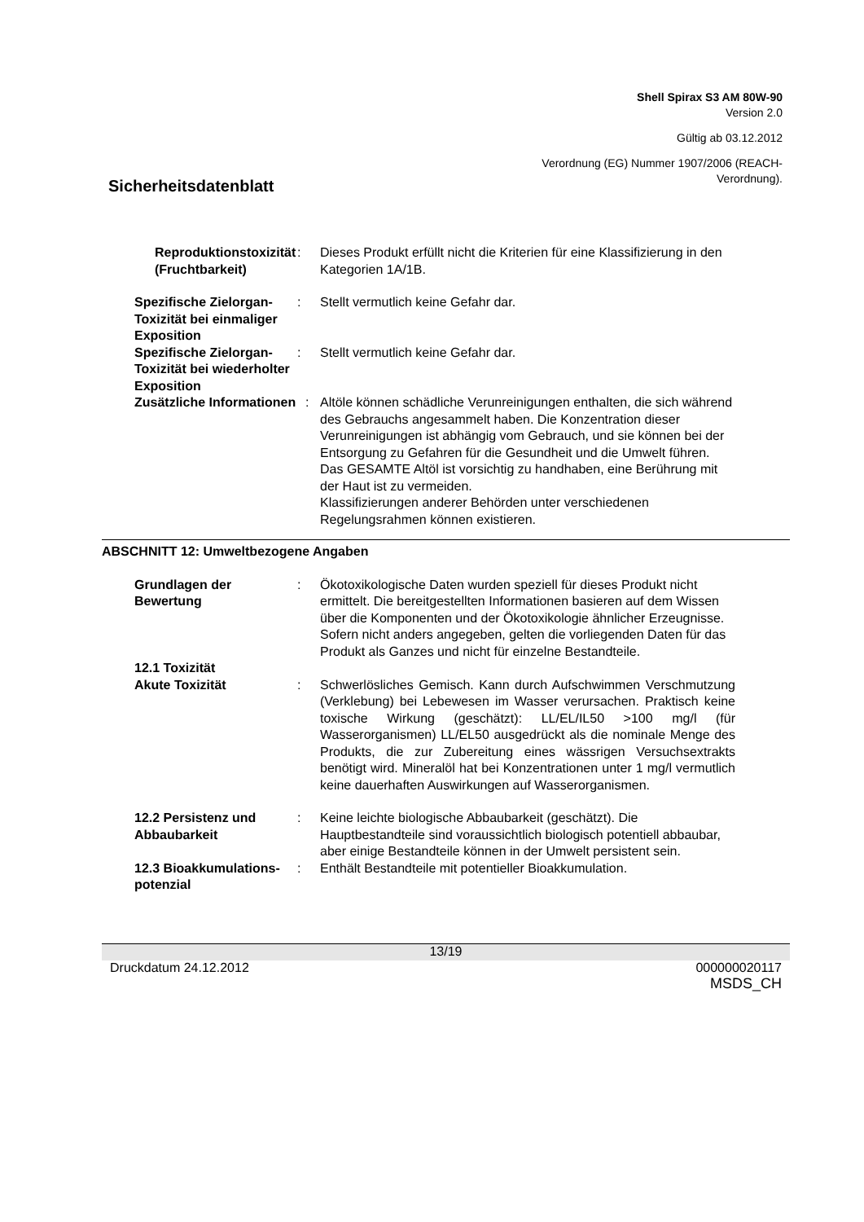Shell Spirax S3 AM 80W-90
Version 2.0
Gültig ab 03.12.2012
Verordnung (EG) Nummer 1907/2006 (REACH-
Verordnung).
Sicherheitsdatenblatt
Reproduktionstoxizität (Fruchtbarkeit)
: Dieses Produkt erfüllt nicht die Kriterien für eine Klassifizierung in den Kategorien 1A/1B.
Spezifische Zielorgan-Toxizität bei einmaliger Exposition
: Stellt vermutlich keine Gefahr dar.
Spezifische Zielorgan-Toxizität bei wiederholter Exposition
: Stellt vermutlich keine Gefahr dar.
Zusätzliche Informationen : Altöle können schädliche Verunreinigungen enthalten, die sich während des Gebrauchs angesammelt haben. Die Konzentration dieser Verunreinigungen ist abhängig vom Gebrauch, und sie können bei der Entsorgung zu Gefahren für die Gesundheit und die Umwelt führen. Das GESAMTE Altöl ist vorsichtig zu handhaben, eine Berührung mit der Haut ist zu vermeiden.
Klassifizierungen anderer Behörden unter verschiedenen Regelungsrahmen können existieren.
ABSCHNITT 12: Umweltbezogene Angaben
Grundlagen der Bewertung : Ökotoxikologische Daten wurden speziell für dieses Produkt nicht ermittelt. Die bereitgestellten Informationen basieren auf dem Wissen über die Komponenten und der Ökotoxikologie ähnlicher Erzeugnisse. Sofern nicht anders angegeben, gelten die vorliegenden Daten für das Produkt als Ganzes und nicht für einzelne Bestandteile.
12.1 Toxizität
Akute Toxizität
:
Schwerlösliches Gemisch. Kann durch Aufschwimmen Verschmutzung (Verklebung) bei Lebewesen im Wasser verursachen. Praktisch keine toxische Wirkung (geschätzt): LL/EL/IL50 >100 mg/l (für Wasserorganismen) LL/EL50 ausgedrückt als die nominale Menge des Produkts, die zur Zubereitung eines wässrigen Versuchsextrakts benötigt wird. Mineralöl hat bei Konzentrationen unter 1 mg/l vermutlich keine dauerhaften Auswirkungen auf Wasserorganismen.
12.2 Persistenz und Abbaubarkeit
: Keine leichte biologische Abbaubarkeit (geschätzt). Die Hauptbestandteile sind voraussichtlich biologisch potentiell abbaubar, aber einige Bestandteile können in der Umwelt persistent sein.
12.3 Bioakkumulations-potenzial
: Enthält Bestandteile mit potentieller Bioakkumulation.
13/19
Druckdatum 24.12.2012 000000020117
MSDS_CH